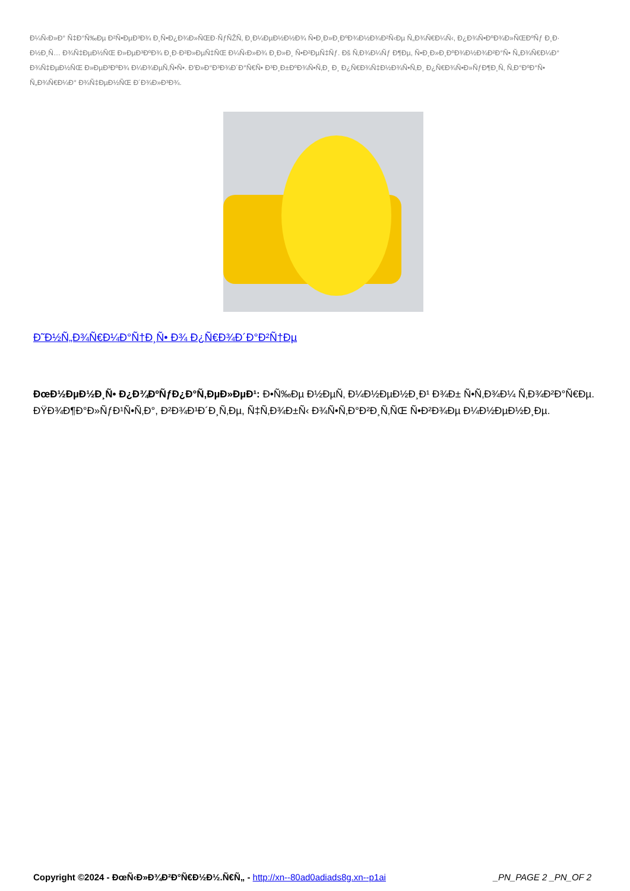Đ¼Ñ‹Đ»Đ° Ñ‡Đ°Ñ‰Đµ Đ²Ñ•ĐµĐ³Đ¾ Đ¸Ñ•Đ¿Đ¾Đ»ÑŒĐ·ÑƒÑŽÑ‚ Đ¸Đ¼ĐµĐ½Đ½Đ¾ Ñ•Đ¸Đ»Đ¸ĐºĐ¾Đ½Đ¾Đ²Ñ‹Đµ Ñ„Đ¾Ñ€Đ¼Ñ‹, Đ¿Đ¾Ñ•ĐºĐ¾Đ»ÑŒĐºÑƒ Đ¸Đ· Đ½Đ¸Ñ… Đ¾Ñ‡ĐµĐ½ÑŒ Đ»ĐµĐ³ĐºĐ¾ Đ¸Đ·Đ²Đ»ĐµÑ‡ÑŒ Đ¼Ñ‹Đ»Đ¾ Đ¸Đ»Đ¸ Ñ•Đ²ĐµÑ‡Ñƒ. Đš Ñ‚Đ¾Đ¼Ñƒ Đ¶Đµ, Ñ•Đ¸Đ»Đ¸ĐºĐ¾Đ½Đ¾Đ²Đ°Ñ• Ñ„Đ¾Ñ€Đ¼Đ° Đ¾Ñ‡ĐµĐ½ÑŒ Đ»ĐµĐ³ĐºĐ¾ Đ¼Đ¾ĐµÑ‚Ñ•Ñ•. Đ'Đ»Đ°Đ³Đ¾Đ´Đ°Ñ€Ñ• Đ³Đ¸Đ±ĐºĐ¾Ñ•Ñ‚Đ¸ Đ¸ Đ¿Ñ€Đ¾Ñ‡Đ½Đ¾Ñ•Ñ‚Đ¸ Đ¿Ñ€Đ¾Ñ•Đ»ÑƒĐ¶Đ¸Ñ‚ Ñ‚Đ°ĐºĐ°Ñ• Ñ„Đ¾Ñ€Đ¼Đ° Đ¾Ñ‡ĐµĐ½ÑŒ Đ´Đ¾Đ»Đ³Đ¾.
Đ˜Đ½Ñ„Đ¾Ñ€Đ¼Đ°Ñ†Đ¸Ñ• Đ¾ Đ¿Ñ€Đ¾Đ´Đ°Đ²Ñ†Đµ
ĐœĐ½ĐµĐ½Đ¸Ñ• Đ¿Đ¾ĐºÑƒĐ¿Đ°Ñ‚ĐµĐ»ĐµĐ¹: Đ•Ñ‰Đµ Đ½ĐµÑ‚ Đ¼Đ½ĐµĐ½Đ¸Đ¹ Đ¾Đ± Ñ•Ñ‚Đ¾Đ¼ Ñ‚Đ¾Đ²Đ°Ñ€Đµ.
ĐŸĐ¾Đ¶Đ°Đ»ÑƒĐ¹Ñ•Ñ‚Đ°, Đ²Đ¾Đ¹Đ´Đ¸Ñ‚Đµ, Ñ‡Ñ‚Đ¾Đ±Ñ‹ Đ¾Ñ•Ñ‚Đ°Đ²Đ¸Ñ‚ÑŒ Ñ•Đ²Đ¾Đµ Đ¼Đ½ĐµĐ½Đ¸Đµ.
Copyright ©2024 - ĐœÑ‹Đ»Đ¾Đ²Đ°Ñ€Đ½Đ½.Ñ€Ñ„ - http://xn--80ad0adiads8g.xn--p1ai _PN_PAGE 2 _PN_OF 2